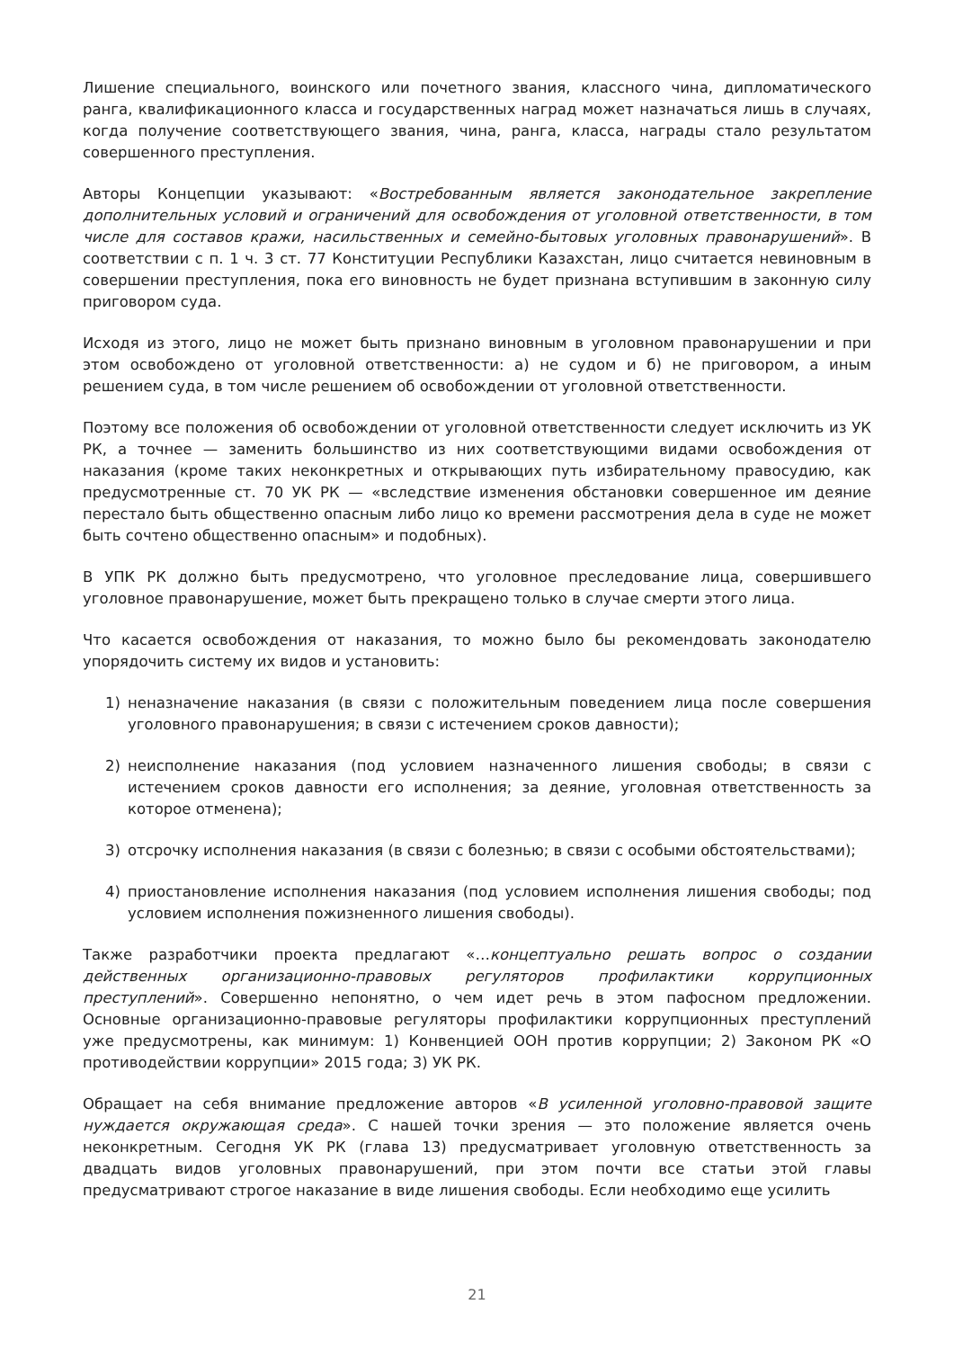Лишение специального, воинского или почетного звания, классного чина, дипломатического ранга, квалификационного класса и государственных наград может назначаться лишь в случаях, когда получение соответствующего звания, чина, ранга, класса, награды стало результатом совершенного преступления.
Авторы Концепции указывают: «Востребованным является законодательное закрепление дополнительных условий и ограничений для освобождения от уголовной ответственности, в том числе для составов кражи, насильственных и семейно-бытовых уголовных правонарушений». В соответствии с п. 1 ч. 3 ст. 77 Конституции Республики Казахстан, лицо считается невиновным в совершении преступления, пока его виновность не будет признана вступившим в законную силу приговором суда.
Исходя из этого, лицо не может быть признано виновным в уголовном правонарушении и при этом освобождено от уголовной ответственности: а) не судом и б) не приговором, а иным решением суда, в том числе решением об освобождении от уголовной ответственности.
Поэтому все положения об освобождении от уголовной ответственности следует исключить из УК РК, а точнее — заменить большинство из них соответствующими видами освобождения от наказания (кроме таких неконкретных и открывающих путь избирательному правосудию, как предусмотренные ст. 70 УК РК — «вследствие изменения обстановки совершенное им деяние перестало быть общественно опасным либо лицо ко времени рассмотрения дела в суде не может быть сочтено общественно опасным» и подобных).
В УПК РК должно быть предусмотрено, что уголовное преследование лица, совершившего уголовное правонарушение, может быть прекращено только в случае смерти этого лица.
Что касается освобождения от наказания, то можно было бы рекомендовать законодателю упорядочить систему их видов и установить:
1) неназначение наказания (в связи с положительным поведением лица после совершения уголовного правонарушения; в связи с истечением сроков давности);
2) неисполнение наказания (под условием назначенного лишения свободы; в связи с истечением сроков давности его исполнения; за деяние, уголовная ответственность за которое отменена);
3) отсрочку исполнения наказания (в связи с болезнью; в связи с особыми обстоятельствами);
4) приостановление исполнения наказания (под условием исполнения лишения свободы; под условием исполнения пожизненного лишения свободы).
Также разработчики проекта предлагают «…концептуально решать вопрос о создании действенных организационно-правовых регуляторов профилактики коррупционных преступлений». Совершенно непонятно, о чем идет речь в этом пафосном предложении. Основные организационно-правовые регуляторы профилактики коррупционных преступлений уже предусмотрены, как минимум: 1) Конвенцией ООН против коррупции; 2) Законом РК «О противодействии коррупции» 2015 года; 3) УК РК.
Обращает на себя внимание предложение авторов «В усиленной уголовно-правовой защите нуждается окружающая среда». С нашей точки зрения — это положение является очень неконкретным. Сегодня УК РК (глава 13) предусматривает уголовную ответственность за двадцать видов уголовных правонарушений, при этом почти все статьи этой главы предусматривают строгое наказание в виде лишения свободы. Если необходимо еще усилить
21